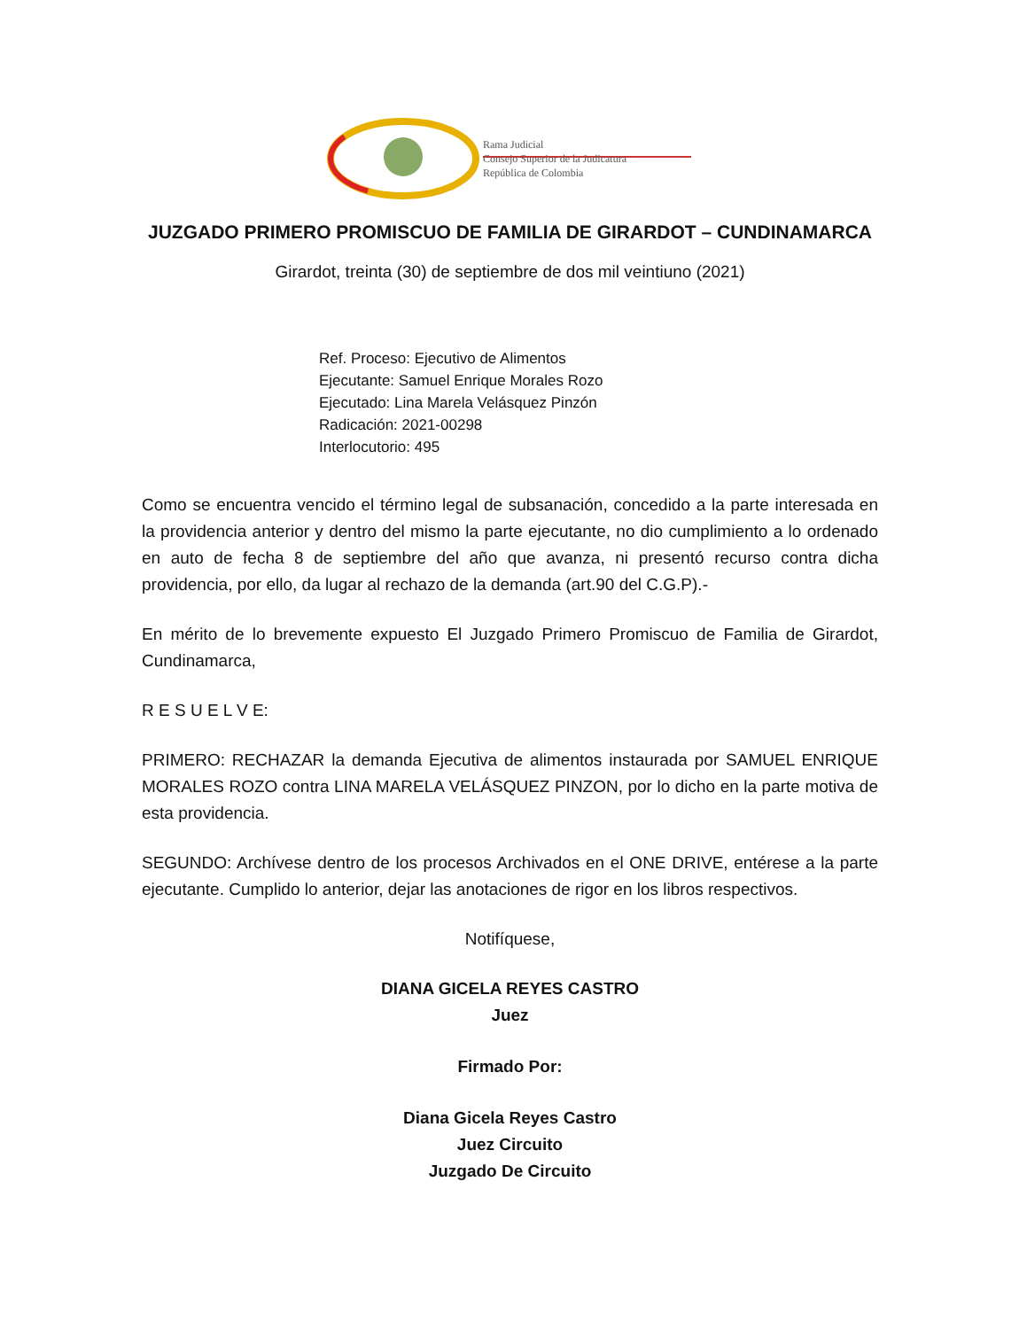Rama Judicial
Consejo Superior de la Judicatura
República de Colombia
JUZGADO PRIMERO PROMISCUO DE FAMILIA DE GIRARDOT – CUNDINAMARCA
Girardot, treinta (30) de septiembre de dos mil veintiuno (2021)
Ref. Proceso: Ejecutivo de Alimentos
Ejecutante: Samuel Enrique Morales Rozo
Ejecutado: Lina Marela Velásquez Pinzón
Radicación: 2021-00298
Interlocutorio: 495
Como se encuentra vencido el término legal de subsanación, concedido a la parte interesada en la providencia anterior y dentro del mismo la parte ejecutante, no dio cumplimiento a lo ordenado en auto de fecha 8 de septiembre del año que avanza, ni presentó recurso contra dicha providencia, por ello, da lugar al rechazo de la demanda (art.90 del C.G.P).-
En mérito de lo brevemente expuesto El Juzgado Primero Promiscuo de Familia de Girardot, Cundinamarca,
R E S U E L V E:
PRIMERO: RECHAZAR la demanda Ejecutiva de alimentos instaurada por SAMUEL ENRIQUE MORALES ROZO contra LINA MARELA VELÁSQUEZ PINZON, por lo dicho en la parte motiva de esta providencia.
SEGUNDO: Archívese dentro de los procesos Archivados en el ONE DRIVE, entérese a la parte ejecutante. Cumplido lo anterior, dejar las anotaciones de rigor en los libros respectivos.
Notifíquese,
DIANA GICELA REYES CASTRO
Juez
Firmado Por:
Diana Gicela Reyes Castro
Juez Circuito
Juzgado De Circuito